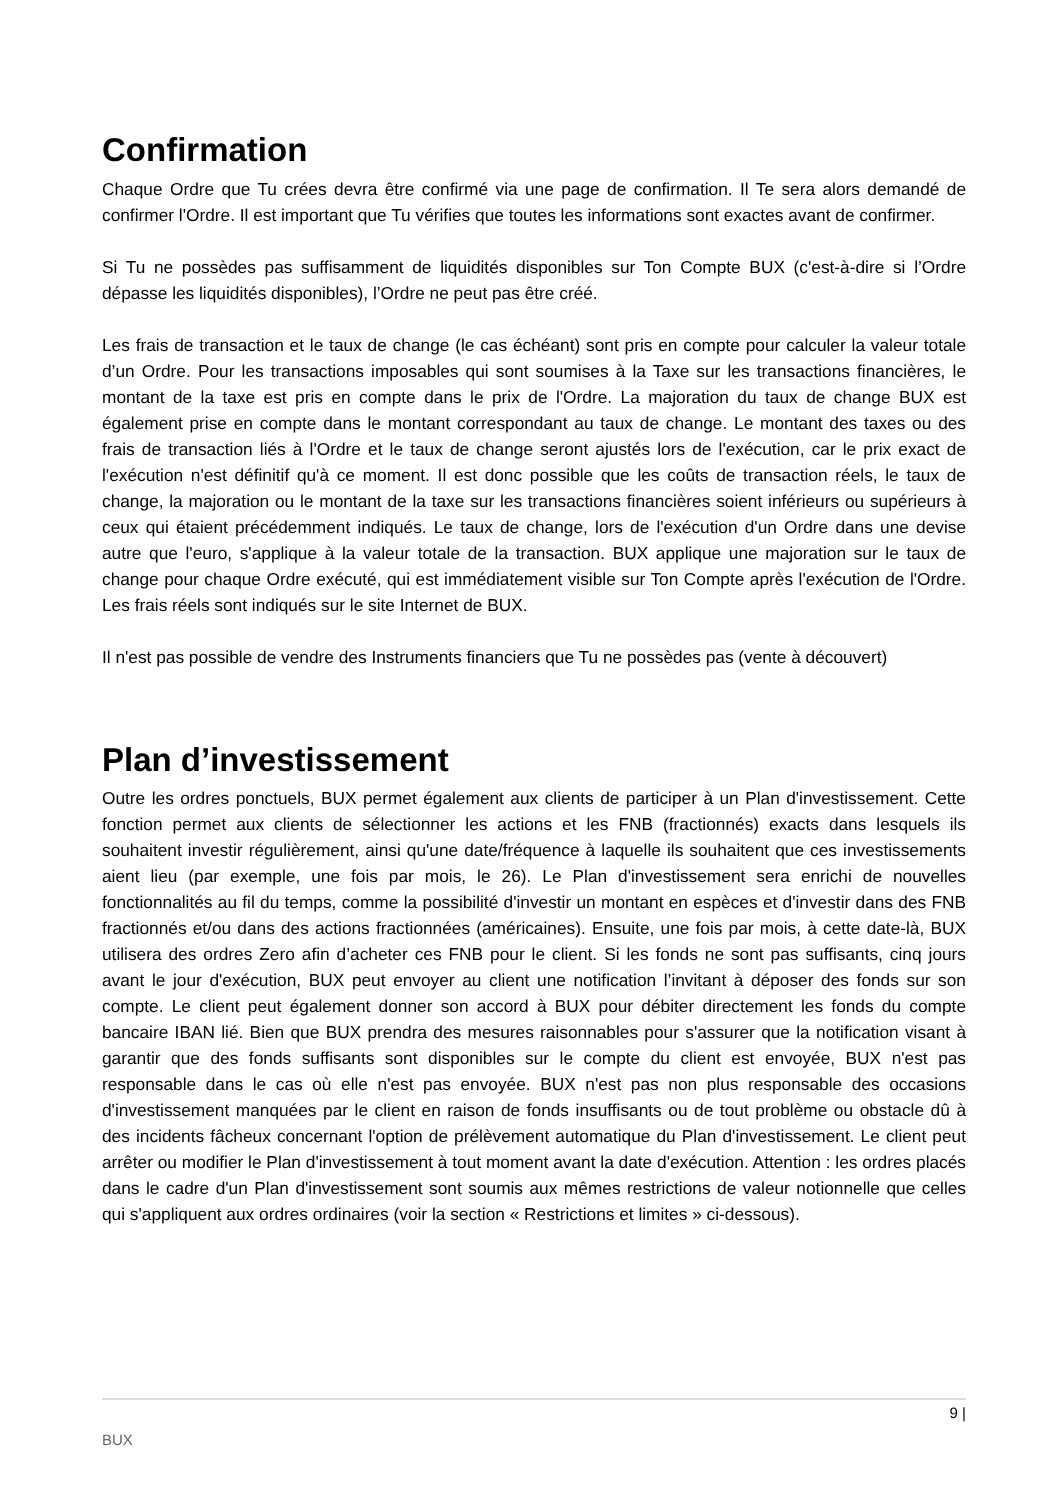Confirmation
Chaque Ordre que Tu crées devra être confirmé via une page de confirmation. Il Te sera alors demandé de confirmer l'Ordre. Il est important que Tu vérifies que toutes les informations sont exactes avant de confirmer.
Si Tu ne possèdes pas suffisamment de liquidités disponibles sur Ton Compte BUX (c'est-à-dire si l’Ordre dépasse les liquidités disponibles), l’Ordre ne peut pas être créé.
Les frais de transaction et le taux de change (le cas échéant) sont pris en compte pour calculer la valeur totale d’un Ordre. Pour les transactions imposables qui sont soumises à la Taxe sur les transactions financières, le montant de la taxe est pris en compte dans le prix de l'Ordre. La majoration du taux de change BUX est également prise en compte dans le montant correspondant au taux de change. Le montant des taxes ou des frais de transaction liés à l'Ordre et le taux de change seront ajustés lors de l'exécution, car le prix exact de l'exécution n'est définitif qu'à ce moment. Il est donc possible que les coûts de transaction réels, le taux de change, la majoration ou le montant de la taxe sur les transactions financières soient inférieurs ou supérieurs à ceux qui étaient précédemment indiqués. Le taux de change, lors de l'exécution d'un Ordre dans une devise autre que l'euro, s'applique à la valeur totale de la transaction. BUX applique une majoration sur le taux de change pour chaque Ordre exécuté, qui est immédiatement visible sur Ton Compte après l'exécution de l'Ordre. Les frais réels sont indiqués sur le site Internet de BUX.
Il n'est pas possible de vendre des Instruments financiers que Tu ne possèdes pas (vente à découvert)
Plan d’investissement
Outre les ordres ponctuels, BUX permet également aux clients de participer à un Plan d'investissement. Cette fonction permet aux clients de sélectionner les actions et les FNB (fractionnés) exacts dans lesquels ils souhaitent investir régulièrement, ainsi qu'une date/fréquence à laquelle ils souhaitent que ces investissements aient lieu (par exemple, une fois par mois, le 26). Le Plan d'investissement sera enrichi de nouvelles fonctionnalités au fil du temps, comme la possibilité d'investir un montant en espèces et d'investir dans des FNB fractionnés et/ou dans des actions fractionnées (américaines). Ensuite, une fois par mois, à cette date-là, BUX utilisera des ordres Zero afin d’acheter ces FNB pour le client. Si les fonds ne sont pas suffisants, cinq jours avant le jour d'exécution, BUX peut envoyer au client une notification l’invitant à déposer des fonds sur son compte. Le client peut également donner son accord à BUX pour débiter directement les fonds du compte bancaire IBAN lié. Bien que BUX prendra des mesures raisonnables pour s'assurer que la notification visant à garantir que des fonds suffisants sont disponibles sur le compte du client est envoyée, BUX n'est pas responsable dans le cas où elle n'est pas envoyée. BUX n'est pas non plus responsable des occasions d'investissement manquées par le client en raison de fonds insuffisants ou de tout problème ou obstacle dû à des incidents fâcheux concernant l'option de prélèvement automatique du Plan d'investissement. Le client peut arrêter ou modifier le Plan d'investissement à tout moment avant la date d'exécution. Attention : les ordres placés dans le cadre d'un Plan d'investissement sont soumis aux mêmes restrictions de valeur notionnelle que celles qui s'appliquent aux ordres ordinaires (voir la section « Restrictions et limites » ci-dessous).
9 |
BUX